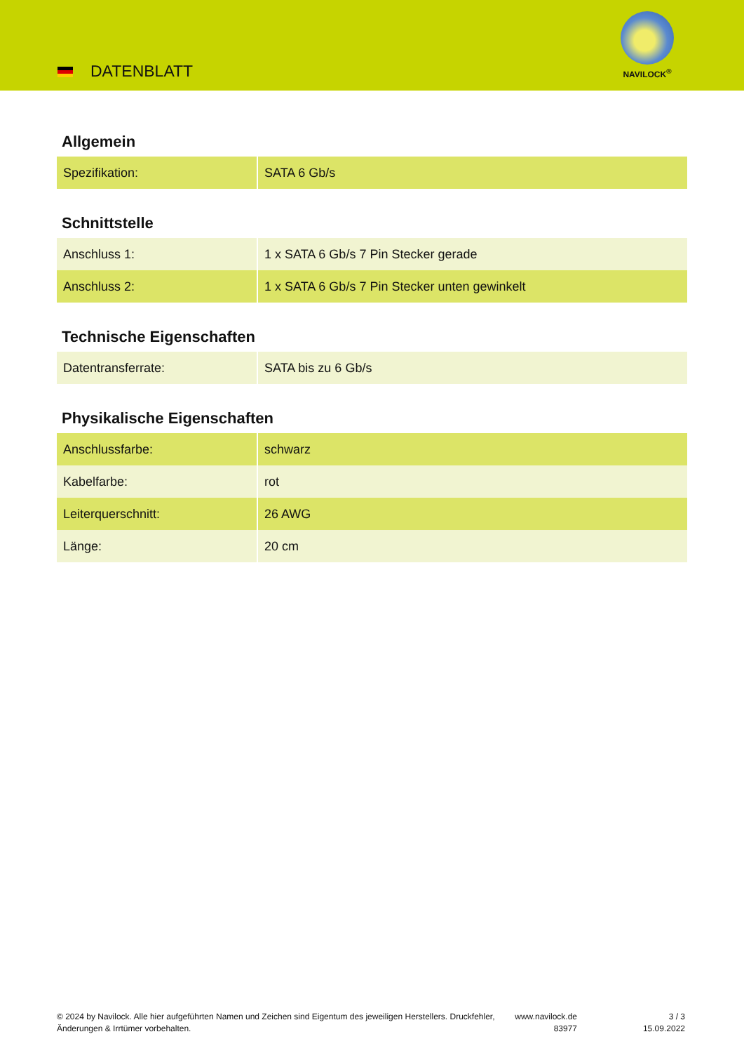DATENBLATT
NAVILOCK<sup>®</sup>
Allgemein
| Spezifikation: | SATA 6 Gb/s |
Schnittstelle
| Anschluss 1: | 1 x SATA 6 Gb/s 7 Pin Stecker gerade |
| Anschluss 2: | 1 x SATA 6 Gb/s 7 Pin Stecker unten gewinkelt |
Technische Eigenschaften
| Datentransferrate: | SATA bis zu 6 Gb/s |
Physikalische Eigenschaften
| Anschlussfarbe: | schwarz |
| Kabelfarbe: | rot |
| Leiterquerschnitt: | 26 AWG |
| Länge: | 20 cm |
© 2024 by Navilock. Alle hier aufgeführten Namen und Zeichen sind Eigentum des jeweiligen Herstellers. Druckfehler, Änderungen & Irrtümer vorbehalten.
www.navilock.de
83977
3 / 3
15.09.2022